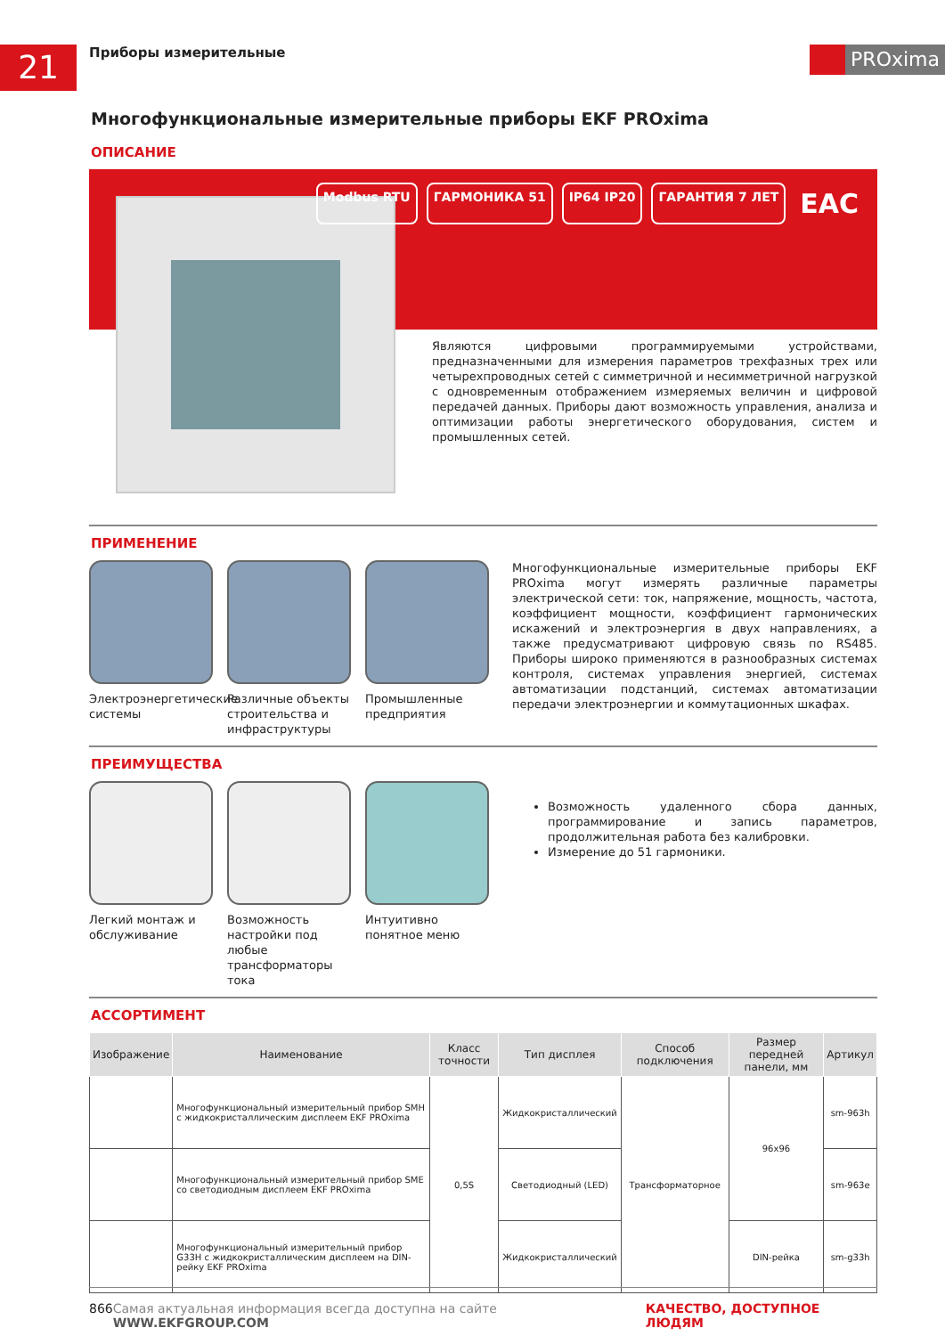21
Приборы измерительные
PROxima
Многофункциональные измерительные приборы EKF PROxima
ОПИСАНИЕ
Modbus RTU ГАРМОНИКА 51 IP64 IP20 ГАРАНТИЯ 7 ЛЕТ EAC
Являются цифровыми программируемыми устройствами, предназначенными для измерения параметров трехфазных трех или четырехпроводных сетей с симметричной и несимметричной нагрузкой с одновременным отображением измеряемых величин и цифровой передачей данных. Приборы дают возможность управления, анализа и оптимизации работы энергетического оборудования, систем и промышленных сетей.
ПРИМЕНЕНИЕ
Электроэнергетические системы Различные объекты строительства и инфраструктуры
Промышленные предприятия
Многофункциональные измерительные приборы EKF PROxima могут измерять различные параметры электрической сети: ток, напряжение, мощность, частота, коэффициент мощности, коэффициент гармонических искажений и электроэнергия в двух направлениях, а также предусматривают цифровую связь по RS485. Приборы широко применяются в разнообразных системах контроля, системах управления энергией, системах автоматизации подстанций, системах автоматизации передачи электроэнергии и коммутационных шкафах.
ПРЕИМУЩЕСТВА
Легкий монтаж и обслуживание Возможность настройки под любые трансформаторы тока
Интуитивно понятное меню
Возможность удаленного сбора данных, программирование и запись параметров, продолжительная работа без калибровки.
Измерение до 51 гармоники.
АССОРТИМЕНТ
| Изображение | Наименование | Класс точности | Тип дисплея | Способ подключения | Размер передней панели, мм | Артикул |
| --- | --- | --- | --- | --- | --- | --- |
| | Многофункциональный измерительный прибор SMH с жидкокристаллическим дисплеем EKF PROxima | 0,5S | Жидкокристаллический | Трансформаторное | 96x96 | sm-963h |
| | Многофункциональный измерительный прибор SME со светодиодным дисплеем EKF PROxima | | Светодиодный (LED) | | | sm-963e |
| | Многофункциональный измерительный прибор G33H с жидкокристаллическим дисплеем на DIN-рейку EKF PROxima | | Жидкокристаллический | | DIN-рейка | sm-g33h |
866 Самая актуальная информация всегда доступна на сайте WWW.EKFGROUP.COM КАЧЕСТВО, ДОСТУПНОЕ ЛЮДЯМ